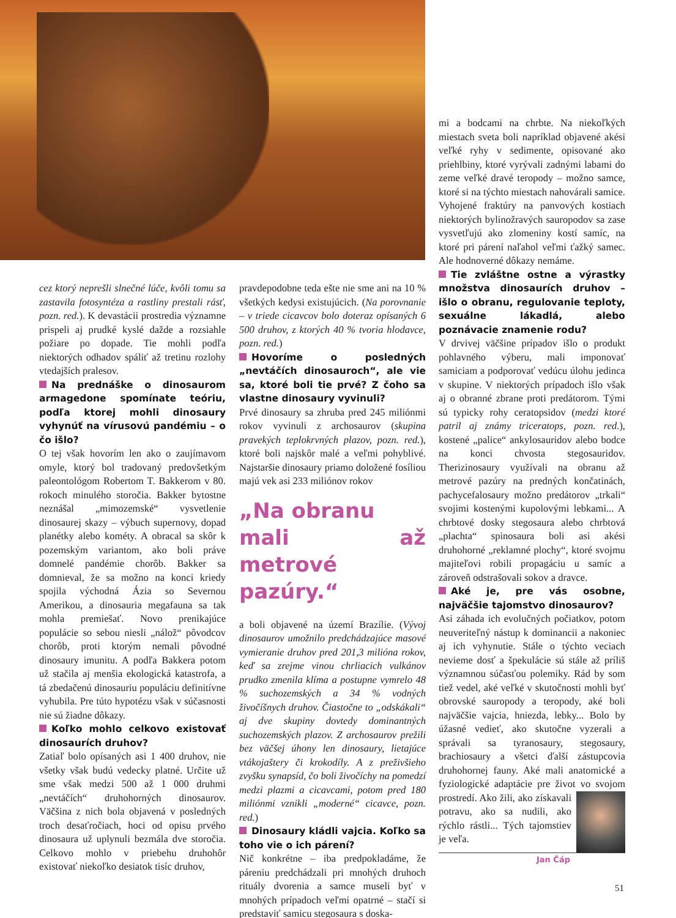cez ktorý neprešli slnečné lúče, kvôli tomu sa zastavila fotosyntéza a rastliny prestali rásť, pozn. red.). K devastácii prostredia významne prispeli aj prudké kyslé dažde a rozsiahle požiare po dopade. Tie mohli podľa niektorých odhadov spáliť až tretinu rozlohy vtedajších pralesov.
Na prednáške o dinosaurom armagedone spomínate teóriu, podľa ktorej mohli dinosaury vyhynúť na vírusovú pandémiu – o čo išlo?
O tej však hovorím len ako o zaujímavom omyle, ktorý bol tradovaný predovšetkým paleontológom Robertom T. Bakkerom v 80. rokoch minulého storočia. Bakker bytostne neznášal „mimozemské“ vysvetlenie dinosaurej skazy – výbuch supernovy, dopad planétky alebo kométy. A obracal sa skôr k pozemským variantom, ako boli práve domnelé pandémie chorôb. Bakker sa domnieval, že sa možno na konci kriedy spojila východná Ázia so Severnou Amerikou, a dinosauria megafauna sa tak mohla premiešať. Novo prenikajúce populácie so sebou niesli „nálož“ pôvodcov chorôb, proti ktorým nemali pôvodné dinosaury imunitu. A podľa Bakkera potom už stačila aj menšia ekologická katastrofa, a tá zbedačenú dinosauriu populáciu definitívne vyhubila. Pre túto hypotézu však v súčasnosti nie sú žiadne dôkazy.
Koľko mohlo celkovo existovať dinosaurích druhov?
Zatiaľ bolo opísaných asi 1 400 druhov, nie všetky však budú vedecky platné. Určite už sme však medzi 500 až 1 000 druhmi „nevtáčích“ druhohorných dinosaurov. Väčšina z nich bola objavená v posledných troch desaťročiach, hoci od opisu prvého dinosaura už uplynuli bezmála dve storočia. Celkovo mohlo v priebehu druhohôr existovať niekoľko desiatok tisíc druhov,
pravdepodobne teda ešte nie sme ani na 10 % všetkých kedysi existujúcich. (Na porovnanie – v triede cicavcov bolo doteraz opísaných 6 500 druhov, z ktorých 40 % tvoria hlodavce, pozn. red.)
Hovoríme o posledných „nevtáčích dinosauroch“, ale vie sa, ktoré boli tie prvé? Z čoho sa vlastne dinosaury vyvinuli?
Prvé dinosaury sa zhruba pred 245 miliónmi rokov vyvinuli z archosaurov (skupina pravekých teplokrvných plazov, pozn. red.), ktoré boli najskôr malé a veľmi pohyblivé. Najstaršie dinosaury priamo doložené fosíliou majú vek asi 233 miliónov rokov
„Na obranu
mali až metrové
pazúry.“
a boli objavené na území Brazílie. (Vývoj dinosaurov umožnilo predchádzajúce masové vymieranie druhov pred 201,3 milióna rokov, keď sa zrejme vinou chrliacich vulkánov prudko zmenila klíma a postupne vymrelo 48 % suchozemských a 34 % vodných živočíšnych druhov. Čiastočne to „odskákali“ aj dve skupiny dovtedy dominantných suchozemských plazov. Z archosaurov prežili bez väčšej úhony len dinosaury, lietajúce vtákojaštery či krokodíly. A z preživšieho zvyšku synapsíd, čo boli živočíchy na pomedzí medzi plazmi a cicavcami, potom pred 180 miliónmi vznikli „moderné“ cicavce, pozn. red.)
Dinosaury kládli vajcia. Koľko sa toho vie o ich párení?
Nič konkrétne – iba predpokladáme, že páreniu predchádzali pri mnohých druhoch rituály dvorenia a samce museli byť v mnohých prípadoch veľmi opatrné – stačí si predstaviť samicu stegosaura s doska-
mi a bodcami na chrbte. Na niekoľkých miestach sveta boli napríklad objavené akési veľké ryhy v sedimente, opisované ako priehlbiny, ktoré vyrývali zadnými labami do zeme veľké dravé teropody – možno samce, ktoré si na týchto miestach nahovárali samice. Vyhojené fraktúry na panvových kostiach niektorých bylinožravých sauropodov sa zase vysvetľujú ako zlomeniny kostí samíc, na ktoré pri párení naľahol veľmi ťažký samec. Ale hodnoverné dôkazy nemáme.
Tie zvláštne ostne a výrastky množstva dinosaurích druhov – išlo o obranu, regulovanie teploty, sexuálne lákadlá, alebo poznávacie znamenie rodu?
V drvivej väčšine prípadov išlo o produkt pohlavného výberu, mali imponovať samiciam a podporovať vedúcu úlohu jedinca v skupine. V niektorých prípadoch išlo však aj o obranné zbrane proti predátorom. Tými sú typicky rohy ceratopsidov (medzi ktoré patril aj známy triceratops, pozn. red.), kostené „palice“ ankylosauridov alebo bodce na konci chvosta stegosauridov. Therizinosaury využívali na obranu až metrové pazúry na predných končatinách, pachycefalosaury možno predátorov „trkali“ svojimi kostenými kupolovými lebkami... A chrbtové dosky stegosaura alebo chrbtová „plachta“ spinosaura boli asi akési druhohorné „reklamné plochy“, ktoré svojmu majiteľovi robili propagáciu u samíc a zároveň odstrašovali sokov a dravce.
Aké je, pre vás osobne, najväčšie tajomstvo dinosaurov?
Asi záhada ich evolučných počiatkov, potom neuveriteľný nástup k dominancii a nakoniec aj ich vyhynutie. Stále o týchto veciach nevieme dosť a špekulácie sú stále až príliš významnou súčasťou polemiky. Rád by som tiež vedel, aké veľké v skutočnosti mohli byť obrovské sauropody a teropody, aké boli najväčšie vajcia, hniezda, lebky... Bolo by úžasné vedieť, ako skutočne vyzerali a správali sa tyranosaury, stegosaury, brachiosaury a všetci ďalší zástupcovia druhohornej fauny. Aké mali anatomické a fyziologické adaptácie pre život vo svojom prostredí. Ako žili, ako získavali potravu, ako sa nudili, ako rýchlo rástli... Tých tajomstiev je veľa.
Jan Čáp
51